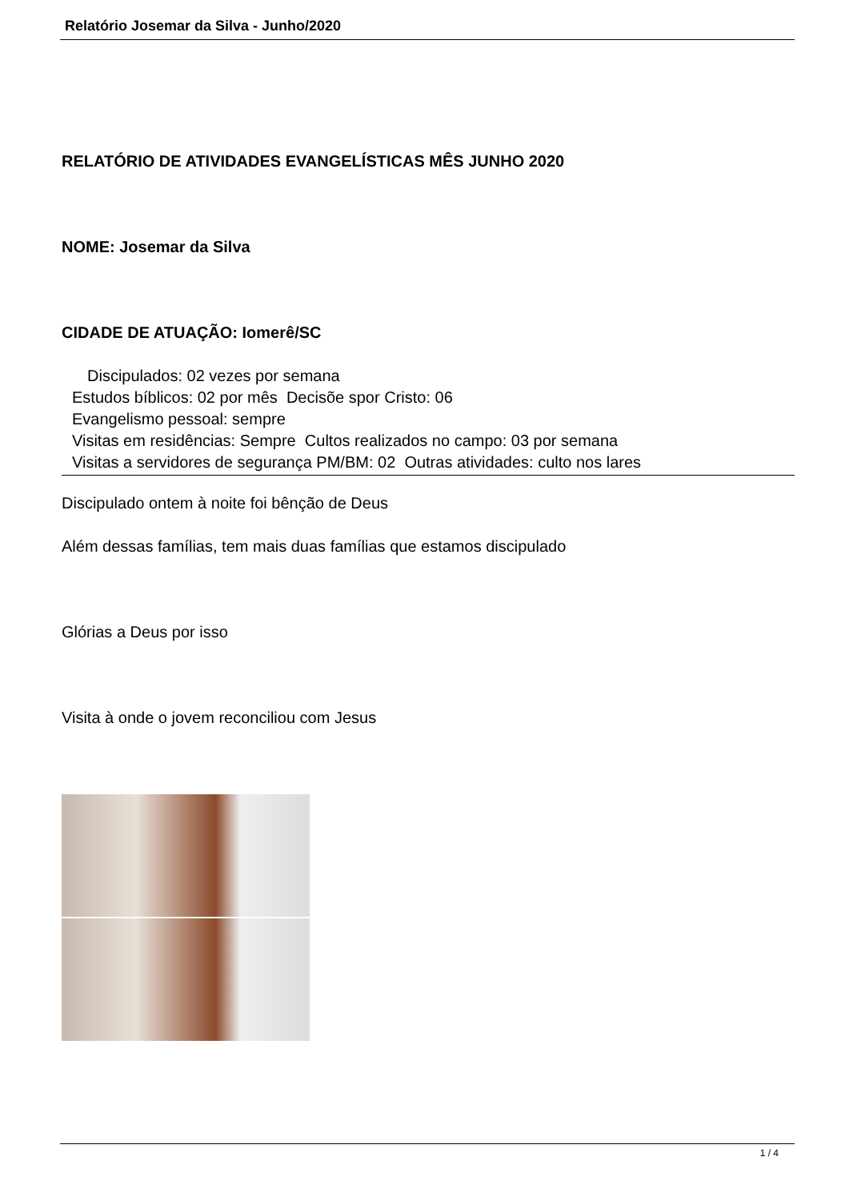Relatório Josemar da Silva - Junho/2020
RELATÓRIO DE ATIVIDADES EVANGELÍSTICAS MÊS JUNHO 2020
NOME: Josemar da Silva
CIDADE DE ATUAÇÃO: Iomerê/SC
Discipulados: 02 vezes por semana
Estudos bíblicos: 02 por mês Decisõe spor Cristo: 06
Evangelismo pessoal: sempre
Visitas em residências: Sempre Cultos realizados no campo: 03 por semana
Visitas a servidores de segurança PM/BM: 02 Outras atividades: culto nos lares
Discipulado ontem à noite foi bênção de Deus
Além dessas famílias, tem mais duas famílias que estamos discipulado
Glórias a Deus por isso
Visita à onde o jovem reconciliou com Jesus
1 / 4